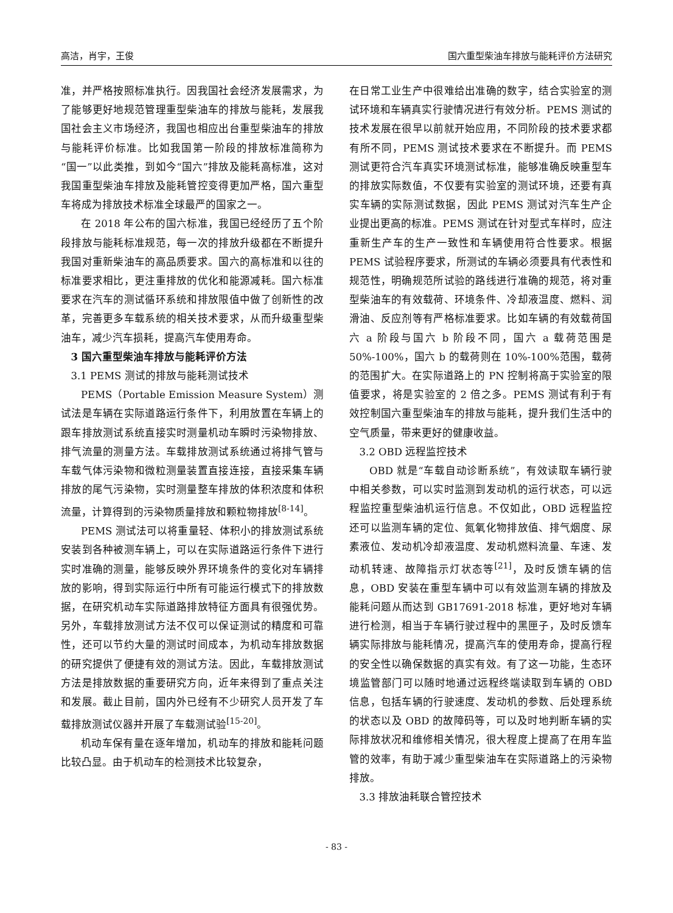高洁，肖宇，王俊 国六重型柴油车排放与能耗评价方法研究
准，并严格按照标准执行。因我国社会经济发展需求，为了能够更好地规范管理重型柴油车的排放与能耗，发展我国社会主义市场经济，我国也相应出台重型柴油车的排放与能耗评价标准。比如我国第一阶段的排放标准简称为“国一”以此类推，到如今“国六”排放及能耗高标准，这对我国重型柴油车排放及能耗管控变得更加严格，国六重型车将成为排放技术标准全球最严的国家之一。
在 2018 年公布的国六标准，我国已经经历了五个阶段排放与能耗标准规范，每一次的排放升级都在不断提升我国对重新柴油车的高品质要求。国六的高标准和以往的标准要求相比，更注重排放的优化和能源减耗。国六标准要求在汽车的测试循环系统和排放限值中做了创新性的改革，完善更多车载系统的相关技术要求，从而升级重型柴油车，减少汽车损耗，提高汽车使用寿命。
3 国六重型柴油车排放与能耗评价方法
3.1 PEMS 测试的排放与能耗测试技术
PEMS（Portable Emission Measure System）测试法是车辆在实际道路运行条件下，利用放置在车辆上的跟车排放测试系统直接实时测量机动车瞬时污染物排放、排气流量的测量方法。车载排放测试系统通过将排气管与车载气体污染物和微粒测量装置直接连接，直接采集车辆排放的尾气污染物，实时测量整车排放的体积浓度和体积流量，计算得到的污染物质量排放和颗粒物排放<sup>[8-14]</sup>。
PEMS 测试法可以将重量轻、体积小的排放测试系统安装到各种被测车辆上，可以在实际道路运行条件下进行实时准确的测量，能够反映外界环境条件的变化对车辆排放的影响，得到实际运行中所有可能运行模式下的排放数据，在研究机动车实际道路排放特征方面具有很强优势。另外，车载排放测试方法不仅可以保证测试的精度和可靠性，还可以节约大量的测试时间成本，为机动车排放数据的研究提供了便捷有效的测试方法。因此，车载排放测试方法是排放数据的重要研究方向，近年来得到了重点关注和发展。截止目前，国内外已经有不少研究人员开发了车载排放测试仪器并开展了车载测试验<sup>[15-20]</sup>。
机动车保有量在逐年增加，机动车的排放和能耗问题比较凸显。由于机动车的检测技术比较复杂，
在日常工业生产中很难给出准确的数字，结合实验室的测试环境和车辆真实行驶情况进行有效分析。PEMS 测试的技术发展在很早以前就开始应用，不同阶段的技术要求都有所不同，PEMS 测试技术要求在不断提升。而 PEMS 测试更符合汽车真实环境测试标准，能够准确反映重型车的排放实际数值，不仅要有实验室的测试环境，还要有真实车辆的实际测试数据，因此 PEMS 测试对汽车生产企业提出更高的标准。PEMS 测试在针对型式车样时，应注重新生产车的生产一致性和车辆使用符合性要求。根据 PEMS 试验程序要求，所测试的车辆必须要具有代表性和规范性，明确规范所试验的路线进行准确的规范，将对重型柴油车的有效载荷、环境条件、冷却液温度、燃料、润滑油、反应剂等有严格标准要求。比如车辆的有效载荷国六 a 阶段与国六 b 阶段不同，国六 a 载荷范围是 50%-100%，国六 b 的载荷则在 10%-100%范围，载荷的范围扩大。在实际道路上的 PN 控制将高于实验室的限值要求，将是实验室的 2 倍之多。PEMS 测试有利于有效控制国六重型柴油车的排放与能耗，提升我们生活中的空气质量，带来更好的健康收益。
3.2 OBD 远程监控技术
OBD 就是“车载自动诊断系统”，有效读取车辆行驶中相关参数，可以实时监测到发动机的运行状态，可以远程监控重型柴油机运行信息。不仅如此，OBD 远程监控还可以监测车辆的定位、氮氧化物排放值、排气烟度、尿素液位、发动机冷却液温度、发动机燃料流量、车速、发动机转速、故障指示灯状态等<sup>[21]</sup>，及时反馈车辆的信息，OBD 安装在重型车辆中可以有效监测车辆的排放及能耗问题从而达到 GB17691-2018 标准，更好地对车辆进行检测，相当于车辆行驶过程中的黑匣子，及时反馈车辆实际排放与能耗情况，提高汽车的使用寿命，提高行程的安全性以确保数据的真实有效。有了这一功能，生态环境监管部门可以随时地通过远程终端读取到车辆的 OBD 信息，包括车辆的行驶速度、发动机的参数、后处理系统的状态以及 OBD 的故障码等，可以及时地判断车辆的实际排放状况和维修相关情况，很大程度上提高了在用车监管的效率，有助于减少重型柴油车在实际道路上的污染物排放。
3.3 排放油耗联合管控技术
- 83 -